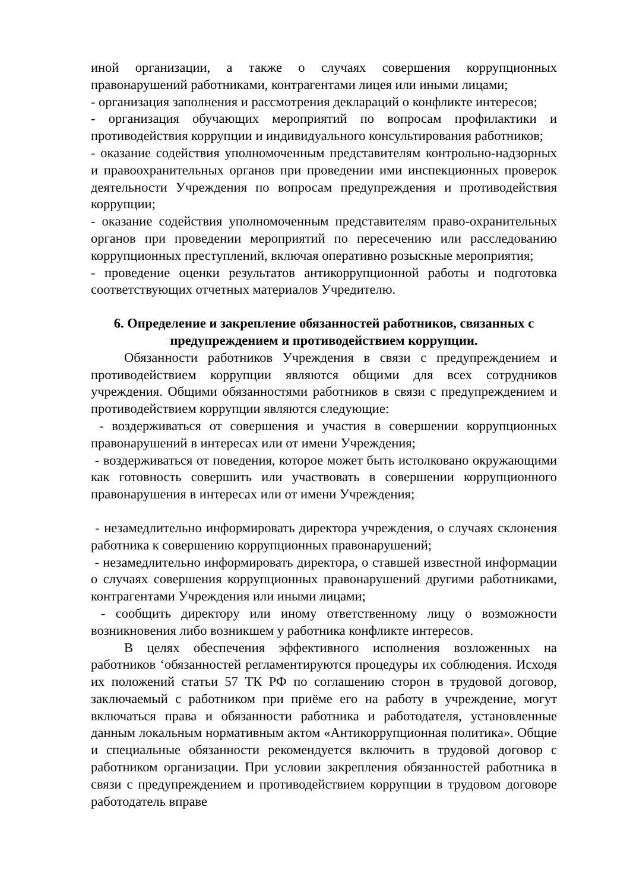иной организации, а также о случаях совершения коррупционных правонарушений работниками, контрагентами лицея или иными лицами;
- организация заполнения и рассмотрения деклараций о конфликте интересов;
- организация обучающих мероприятий по вопросам профилактики и противодействия коррупции и индивидуального консультирования работников;
- оказание содействия уполномоченным представителям контрольно-надзорных и правоохранительных органов при проведении ими инспекционных проверок деятельности Учреждения по вопросам предупреждения и противодействия коррупции;
- оказание содействия уполномоченным представителям право-охранительных органов при проведении мероприятий по пересечению или расследованию коррупционных преступлений, включая оперативно розыскные мероприятия;
- проведение оценки результатов антикоррупционной работы и подготовка соответствующих отчетных материалов Учредителю.
6. Определение и закрепление обязанностей работников, связанных с предупреждением и противодействием коррупции.
Обязанности работников Учреждения в связи с предупреждением и противодействием коррупции являются общими для всех сотрудников учреждения. Общими обязанностями работников в связи с предупреждением и противодействием коррупции являются следующие:
- воздерживаться от совершения и участия в совершении коррупционных правонарушений в интересах или от имени Учреждения;
- воздерживаться от поведения, которое может быть истолковано окружающими как готовность совершить или участвовать в совершении коррупционного правонарушения в интересах или от имени Учреждения;
- незамедлительно информировать директора учреждения, о случаях склонения работника к совершению коррупционных правонарушений;
- незамедлительно информировать директора, о ставшей известной информации о случаях совершения коррупционных правонарушений другими работниками, контрагентами Учреждения или иными лицами;
- сообщить директору или иному ответственному лицу о возможности возникновения либо возникшем у работника конфликте интересов.
В целях обеспечения эффективного исполнения возложенных на работников ‘обязанностей регламентируются процедуры их соблюдения. Исходя их положений статьи 57 ТК РФ по соглашению сторон в трудовой договор, заключаемый с работником при приёме его на работу в учреждение, могут включаться права и обязанности работника и работодателя, установленные данным локальным нормативным актом «Антикоррупционная политика». Общие и специальные обязанности рекомендуется включить в трудовой договор с работником организации. При условии закрепления обязанностей работника в связи с предупреждением и противодействием коррупции в трудовом договоре работодатель вправе